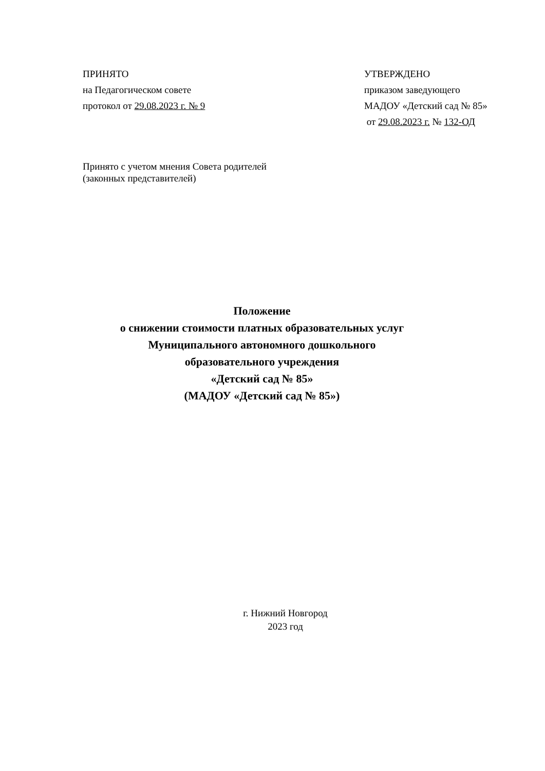ПРИНЯТО
на Педагогическом совете
протокол от 29.08.2023 г. № 9
УТВЕРЖДЕНО
приказом заведующего
МАДОУ «Детский сад № 85»
от 29.08.2023 г. № 132-ОД
Принято с учетом мнения Совета родителей
(законных представителей)
Положение
о снижении стоимости платных образовательных услуг
Муниципального автономного дошкольного
образовательного учреждения
«Детский сад № 85»
(МАДОУ «Детский сад № 85»)
г. Нижний Новгород
2023 год